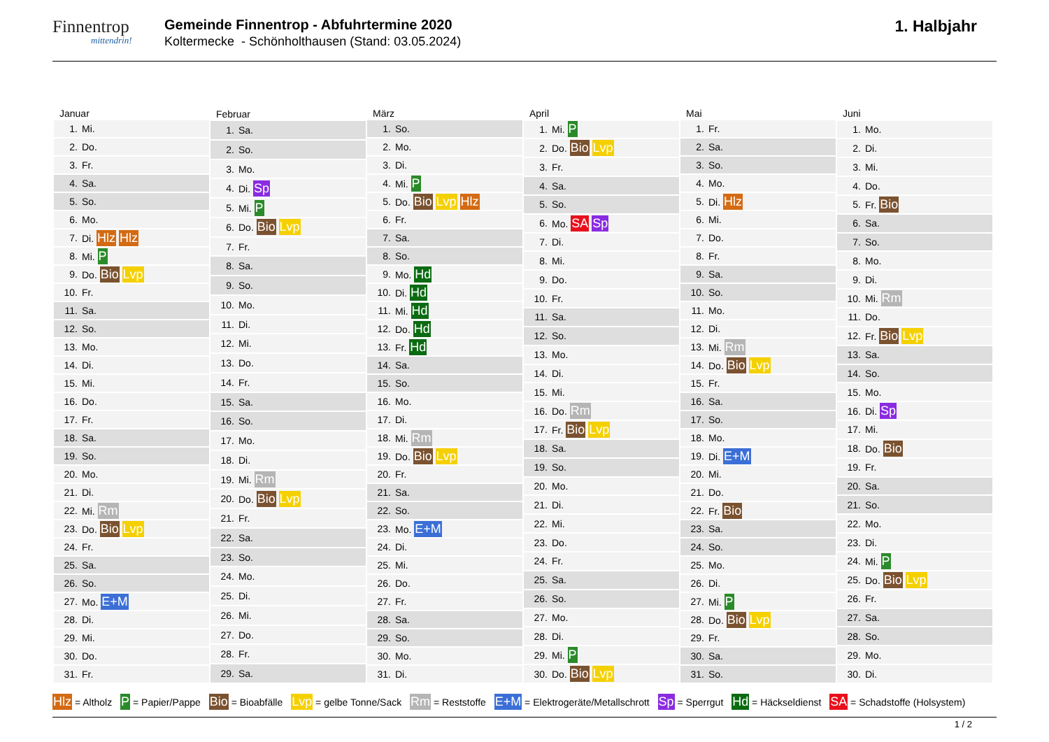Finnentrop
mittendrin!
Gemeinde Finnentrop - Abfuhrtermine 2020
Koltermecke - Schönholthausen (Stand: 03.05.2024)
1. Halbjahr
| Januar | |
| --- | --- |
| 1. | Mi. |
| 2. | Do. |
| 3. | Fr. |
| 4. | Sa. |
| 5. | So. |
| 6. | Mo. |
| 7. | Di. Hlz Hlz |
| 8. | Mi. P |
| 9. | Do. Bio Lvp |
| 10. | Fr. |
| 11. | Sa. |
| 12. | So. |
| 13. | Mo. |
| 14. | Di. |
| 15. | Mi. |
| 16. | Do. |
| 17. | Fr. |
| 18. | Sa. |
| 19. | So. |
| 20. | Mo. |
| 21. | Di. |
| 22. | Mi. Rm |
| 23. | Do. Bio Lvp |
| 24. | Fr. |
| 25. | Sa. |
| 26. | So. |
| 27. | Mo. E+M |
| 28. | Di. |
| 29. | Mi. |
| 30. | Do. |
| 31. | Fr. |
| Februar | |
| --- | --- |
| 1. | Sa. |
| 2. | So. |
| 3. | Mo. |
| 4. | Di. Sp |
| 5. | Mi. P |
| 6. | Do. Bio Lvp |
| 7. | Fr. |
| 8. | Sa. |
| 9. | So. |
| 10. | Mo. |
| 11. | Di. |
| 12. | Mi. |
| 13. | Do. |
| 14. | Fr. |
| 15. | Sa. |
| 16. | So. |
| 17. | Mo. |
| 18. | Di. |
| 19. | Mi. Rm |
| 20. | Do. Bio Lvp |
| 21. | Fr. |
| 22. | Sa. |
| 23. | So. |
| 24. | Mo. |
| 25. | Di. |
| 26. | Mi. |
| 27. | Do. |
| 28. | Fr. |
| 29. | Sa. |
| März | |
| --- | --- |
| 1. | So. |
| 2. | Mo. |
| 3. | Di. |
| 4. | Mi. P |
| 5. | Do. Bio Lvp Hlz |
| 6. | Fr. |
| 7. | Sa. |
| 8. | So. |
| 9. | Mo. Hd |
| 10. | Di. Hd |
| 11. | Mi. Hd |
| 12. | Do. Hd |
| 13. | Fr. Hd |
| 14. | Sa. |
| 15. | So. |
| 16. | Mo. |
| 17. | Di. |
| 18. | Mi. Rm |
| 19. | Do. Bio Lvp |
| 20. | Fr. |
| 21. | Sa. |
| 22. | So. |
| 23. | Mo. E+M |
| 24. | Di. |
| 25. | Mi. |
| 26. | Do. |
| 27. | Fr. |
| 28. | Sa. |
| 29. | So. |
| 30. | Mo. |
| 31. | Di. |
| April | |
| --- | --- |
| 1. | Mi. P |
| 2. | Do. Bio Lvp |
| 3. | Fr. |
| 4. | Sa. |
| 5. | So. |
| 6. | Mo. SA Sp |
| 7. | Di. |
| 8. | Mi. |
| 9. | Do. |
| 10. | Fr. |
| 11. | Sa. |
| 12. | So. |
| 13. | Mo. |
| 14. | Di. |
| 15. | Mi. |
| 16. | Do. Rm |
| 17. | Fr. Bio Lvp |
| 18. | Sa. |
| 19. | So. |
| 20. | Mo. |
| 21. | Di. |
| 22. | Mi. |
| 23. | Do. |
| 24. | Fr. |
| 25. | Sa. |
| 26. | So. |
| 27. | Mo. |
| 28. | Di. |
| 29. | Mi. P |
| 30. | Do. Bio Lvp |
| Mai | |
| --- | --- |
| 1. | Fr. |
| 2. | Sa. |
| 3. | So. |
| 4. | Mo. |
| 5. | Di. Hlz |
| 6. | Mi. |
| 7. | Do. |
| 8. | Fr. |
| 9. | Sa. |
| 10. | So. |
| 11. | Mo. |
| 12. | Di. |
| 13. | Mi. Rm |
| 14. | Do. Bio Lvp |
| 15. | Fr. |
| 16. | Sa. |
| 17. | So. |
| 18. | Mo. |
| 19. | Di. E+M |
| 20. | Mi. |
| 21. | Do. |
| 22. | Fr. Bio |
| 23. | Sa. |
| 24. | So. |
| 25. | Mo. |
| 26. | Di. |
| 27. | Mi. P |
| 28. | Do. Bio Lvp |
| 29. | Fr. |
| 30. | Sa. |
| 31. | So. |
| Juni | |
| --- | --- |
| 1. | Mo. |
| 2. | Di. |
| 3. | Mi. |
| 4. | Do. |
| 5. | Fr. Bio |
| 6. | Sa. |
| 7. | So. |
| 8. | Mo. |
| 9. | Di. |
| 10. | Mi. Rm |
| 11. | Do. |
| 12. | Fr. Bio Lvp |
| 13. | Sa. |
| 14. | So. |
| 15. | Mo. |
| 16. | Di. Sp |
| 17. | Mi. |
| 18. | Do. Bio |
| 19. | Fr. |
| 20. | Sa. |
| 21. | So. |
| 22. | Mo. |
| 23. | Di. |
| 24. | Mi. P |
| 25. | Do. Bio Lvp |
| 26. | Fr. |
| 27. | Sa. |
| 28. | So. |
| 29. | Mo. |
| 30. | Di. |
Hlz = Altholz P = Papier/Pappe Bio = Bioabfälle Lvp = gelbe Tonne/Sack Rm = Reststoffe E+M = Elektrogeräte/Metallschrott Sp = Sperrgut Hd = Häckseldienst SA = Schadstoffe (Holsystem)
1 / 2